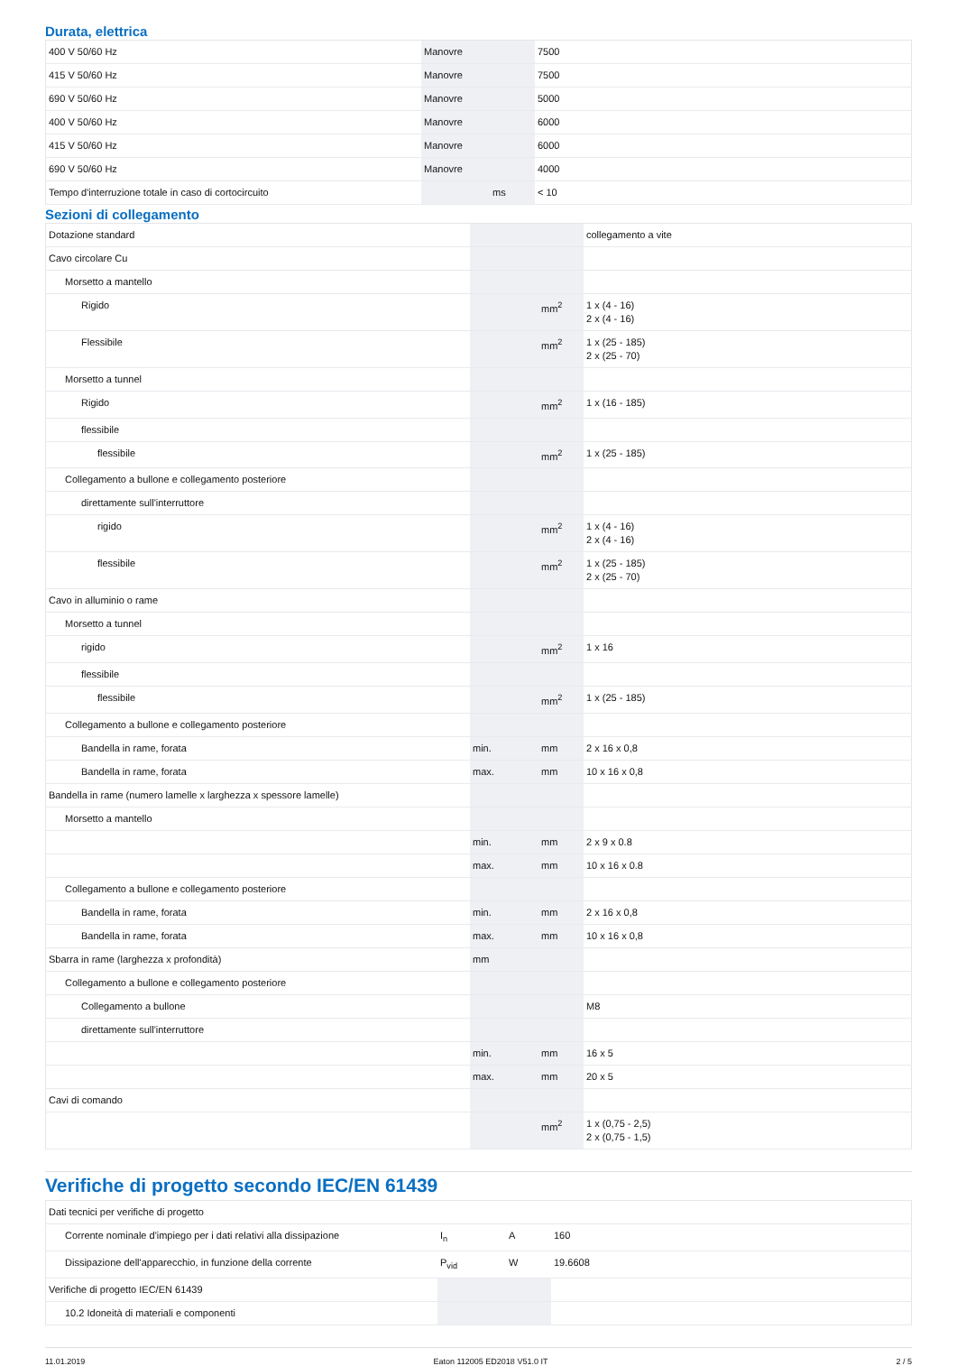Durata, elettrica
| 400 V 50/60 Hz | Manovre | | 7500 |
| 415 V 50/60 Hz | Manovre | | 7500 |
| 690 V 50/60 Hz | Manovre | | 5000 |
| 400 V 50/60 Hz | Manovre | | 6000 |
| 415 V 50/60 Hz | Manovre | | 6000 |
| 690 V 50/60 Hz | Manovre | | 4000 |
| Tempo d'interruzione totale in caso di cortocircuito | | ms | < 10 |
Sezioni di collegamento
| Dotazione standard | | | collegamento a vite |
| Cavo circolare Cu | | | |
| Morsetto a mantello | | | |
| Rigido | | mm<sup>2</sup> | 1 x (4 - 16) 2 x (4 - 16) |
| Flessibile | | mm<sup>2</sup> | 1 x (25 - 185) 2 x (25 - 70) |
| Morsetto a tunnel | | | |
| Rigido | | mm<sup>2</sup> | 1 x (16 - 185) |
| flessibile | | | |
| flessibile | | mm<sup>2</sup> | 1 x (25 - 185) |
| Collegamento a bullone e collegamento posteriore | | | |
| direttamente sull'interruttore | | | |
| rigido | | mm<sup>2</sup> | 1 x (4 - 16) 2 x (4 - 16) |
| flessibile | | mm<sup>2</sup> | 1 x (25 - 185) 2 x (25 - 70) |
| Cavo in alluminio o rame | | | |
| Morsetto a tunnel | | | |
| rigido | | mm<sup>2</sup> | 1 x 16 |
| flessibile | | | |
| flessibile | | mm<sup>2</sup> | 1 x (25 - 185) |
| Collegamento a bullone e collegamento posteriore | | | |
| Bandella in rame, forata | min. | mm | 2 x 16 x 0,8 |
| Bandella in rame, forata | max. | mm | 10 x 16 x 0,8 |
| Bandella in rame (numero lamelle x larghezza x spessore lamelle) | | | |
| Morsetto a mantello | | | |
| | min. | mm | 2 x 9 x 0.8 |
| | max. | mm | 10 x 16 x 0.8 |
| Collegamento a bullone e collegamento posteriore | | | |
| Bandella in rame, forata | min. | mm | 2 x 16 x 0,8 |
| Bandella in rame, forata | max. | mm | 10 x 16 x 0,8 |
| Sbarra in rame (larghezza x profondità) | mm | | |
| Collegamento a bullone e collegamento posteriore | | | |
| Collegamento a bullone | | | M8 |
| direttamente sull'interruttore | | | |
| | min. | mm | 16 x 5 |
| | max. | mm | 20 x 5 |
| Cavi di comando | | | |
| | | mm<sup>2</sup> | 1 x (0,75 - 2,5) 2 x (0,75 - 1,5) |
Verifiche di progetto secondo IEC/EN 61439
| Dati tecnici per verifiche di progetto | | | |
| Corrente nominale d'impiego per i dati relativi alla dissipazione | I<sub>n</sub> | A | 160 |
| Dissipazione dell'apparecchio, in funzione della corrente | P<sub>vid</sub> | W | 19.6608 |
| Verifiche di progetto IEC/EN 61439 | | | |
| 10.2 Idoneità di materiali e componenti | | | |
11.01.2019 Eaton 112005 ED2018 V51.0 IT 2 / 5